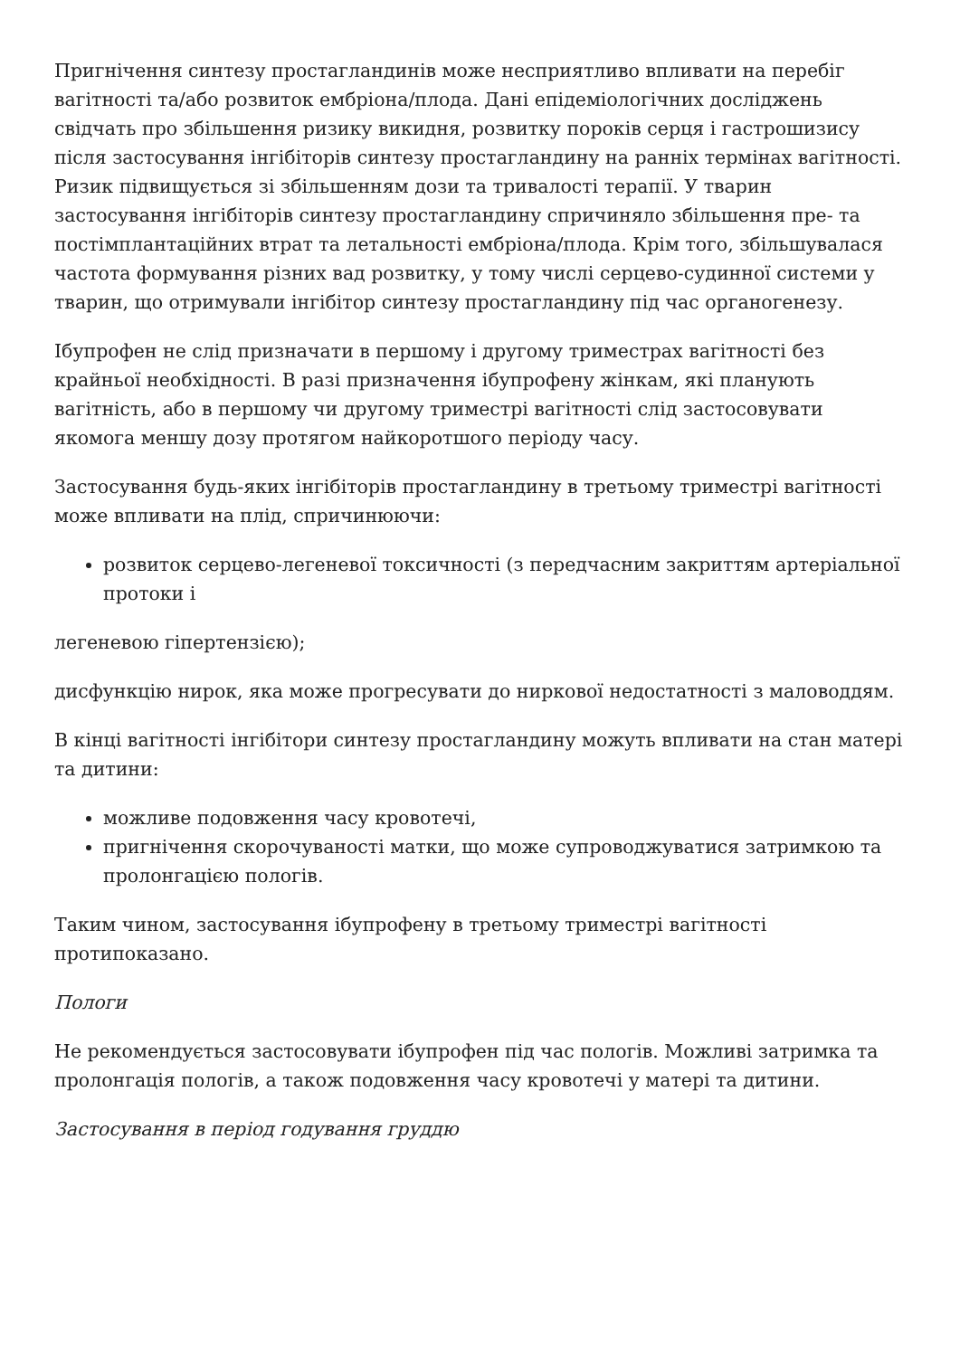Пригнічення синтезу простагландинів може несприятливо впливати на перебіг вагітності та/або розвиток ембріона/плода. Дані епідеміологічних досліджень свідчать про збільшення ризику викидня, розвитку пороків серця і гастрошизису після застосування інгібіторів синтезу простагландину на ранніх термінах вагітності. Ризик підвищується зі збільшенням дози та тривалості терапії. У тварин застосування інгібіторів синтезу простагландину спричиняло збільшення пре- та постімплантаційних втрат та летальності ембріона/плода. Крім того, збільшувалася частота формування різних вад розвитку, у тому числі серцево-судинної системи у тварин, що отримували інгібітор синтезу простагландину під час органогенезу.
Ібупрофен не слід призначати в першому і другому триместрах вагітності без крайньої необхідності. В разі призначення ібупрофену жінкам, які планують вагітність, або в першому чи другому триместрі вагітності слід застосовувати якомога меншу дозу протягом найкоротшого періоду часу.
Застосування будь-яких інгібіторів простагландину в третьому триместрі вагітності може впливати на плід, спричинюючи:
розвиток серцево-легеневої токсичності (з передчасним закриттям артеріальної протоки і
легеневою гіпертензією);
дисфункцію нирок, яка може прогресувати до ниркової недостатності з маловоддям.
В кінці вагітності інгібітори синтезу простагландину можуть впливати на стан матері та дитини:
можливе подовження часу кровотечі,
пригнічення скорочуваності матки, що може супроводжуватися затримкою та пролонгацією пологів.
Таким чином, застосування ібупрофену в третьому триместрі вагітності протипоказано.
Пологи
Не рекомендується застосовувати ібупрофен під час пологів. Можливі затримка та пролонгація пологів, а також подовження часу кровотечі у матері та дитини.
Застосування в період годування груддю